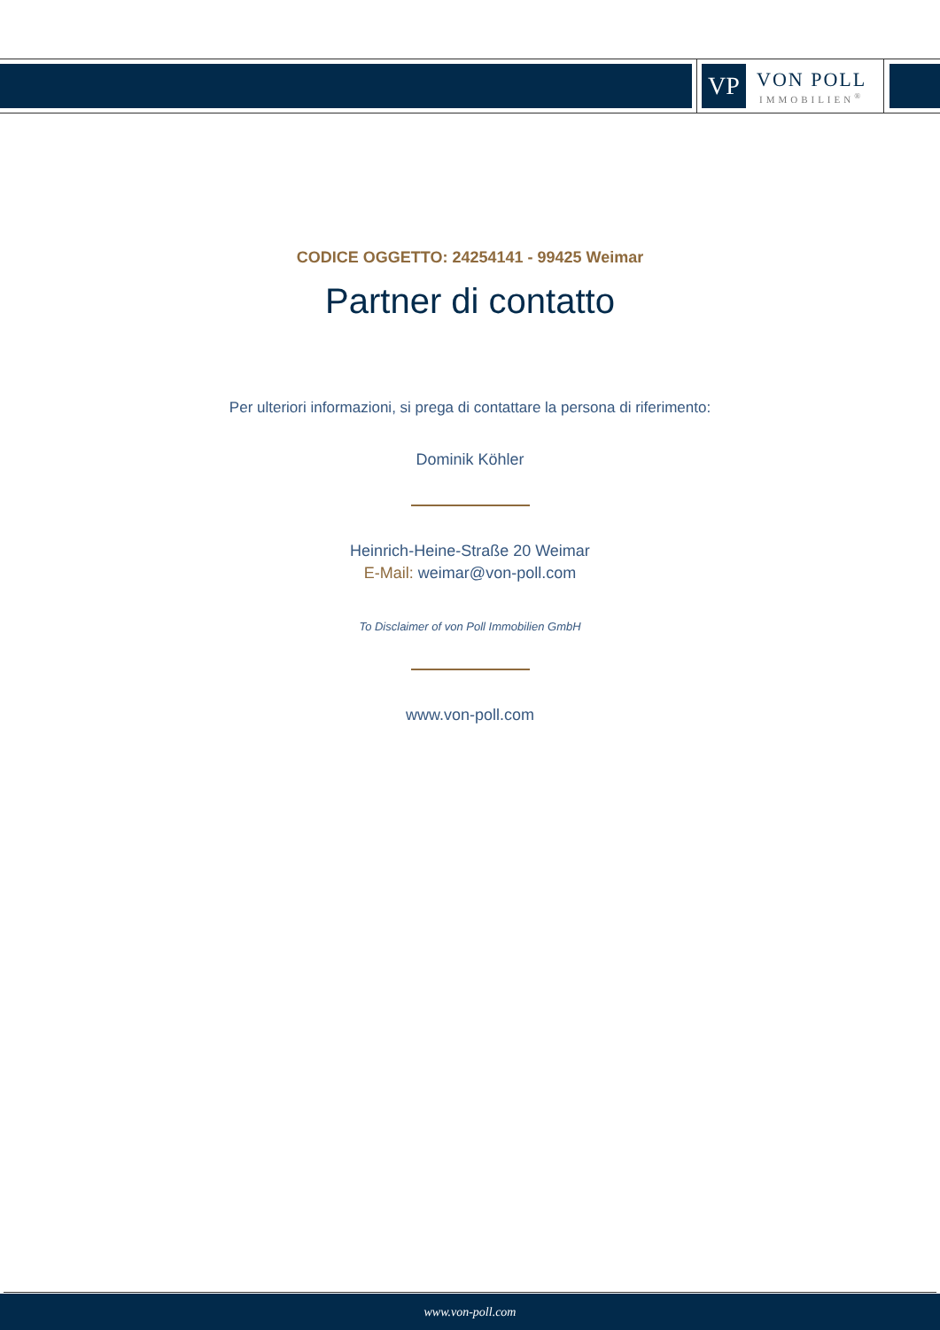VP
VON POLL
IMMOBILIEN<sup>®</sup>
CODICE OGGETTO: 24254141 - 99425 Weimar
Partner di contatto
Per ulteriori informazioni, si prega di contattare la persona di riferimento:
Dominik Köhler
Heinrich-Heine-Straße 20 Weimar
E-Mail: weimar@von-poll.com
To Disclaimer of von Poll Immobilien GmbH
www.von-poll.com
www.von-poll.com